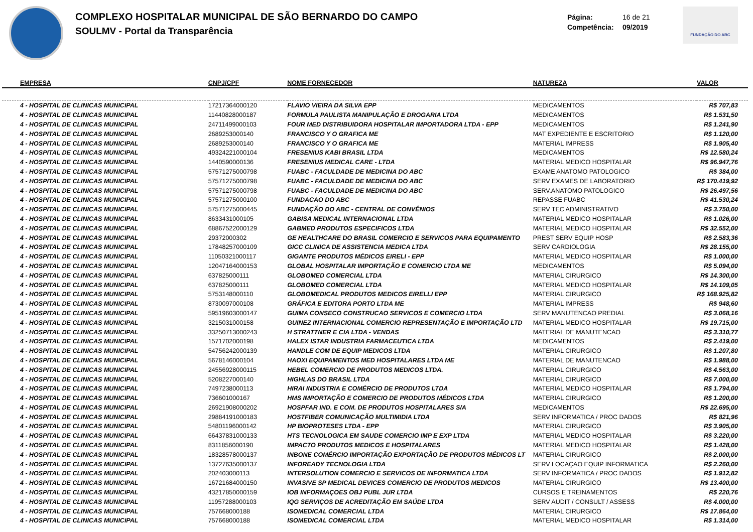COMPLEXO HOSPITALAR MUNICIPAL DE SÃO BERNARDO DO CAMPO
SOULMV - Portal da Transparência
Página: 16 de 21
Competência: 09/2019
FUNDAÇÃO DO ABC
| EMPRESA | CNPJ/CPF | NOME FORNECEDOR | NATUREZA | VALOR |
| --- | --- | --- | --- | --- |
| 4 - HOSPITAL DE CLINICAS MUNICIPAL | 17217364000120 | FLAVIO VIEIRA DA SILVA EPP | MEDICAMENTOS | R$ 707,83 |
| 4 - HOSPITAL DE CLINICAS MUNICIPAL | 11440828000187 | FORMULA PAULISTA MANIPULAÇÃO E DROGARIA LTDA | MEDICAMENTOS | R$ 1.531,50 |
| 4 - HOSPITAL DE CLINICAS MUNICIPAL | 24711499000103 | FOUR MED DISTRIBUIDORA HOSPITALAR IMPORTADORA LTDA - EPP | MEDICAMENTOS | R$ 1.241,90 |
| 4 - HOSPITAL DE CLINICAS MUNICIPAL | 2689253000140 | FRANCISCO Y O GRAFICA ME | MAT EXPEDIENTE E ESCRITORIO | R$ 1.120,00 |
| 4 - HOSPITAL DE CLINICAS MUNICIPAL | 2689253000140 | FRANCISCO Y O GRAFICA ME | MATERIAL IMPRESS | R$ 1.905,40 |
| 4 - HOSPITAL DE CLINICAS MUNICIPAL | 49324221000104 | FRESENIUS KABI BRASIL LTDA | MEDICAMENTOS | R$ 12.580,24 |
| 4 - HOSPITAL DE CLINICAS MUNICIPAL | 1440590000136 | FRESENIUS MEDICAL CARE - LTDA | MATERIAL MEDICO HOSPITALAR | R$ 96.947,76 |
| 4 - HOSPITAL DE CLINICAS MUNICIPAL | 57571275000798 | FUABC - FACULDADE DE MEDICINA DO ABC | EXAME ANATOMO PATOLOGICO | R$ 384,00 |
| 4 - HOSPITAL DE CLINICAS MUNICIPAL | 57571275000798 | FUABC - FACULDADE DE MEDICINA DO ABC | SERV EXAMES DE LABORATORIO | R$ 170.419,92 |
| 4 - HOSPITAL DE CLINICAS MUNICIPAL | 57571275000798 | FUABC - FACULDADE DE MEDICINA DO ABC | SERV.ANATOMO PATOLOGICO | R$ 26.497,56 |
| 4 - HOSPITAL DE CLINICAS MUNICIPAL | 57571275000100 | FUNDACAO DO ABC | REPASSE FUABC | R$ 41.530,24 |
| 4 - HOSPITAL DE CLINICAS MUNICIPAL | 57571275000445 | FUNDAÇÃO DO ABC - CENTRAL DE CONVÊNIOS | SERV TEC ADMINISTRATIVO | R$ 3.750,00 |
| 4 - HOSPITAL DE CLINICAS MUNICIPAL | 8633431000105 | GABISA MEDICAL INTERNACIONAL LTDA | MATERIAL MEDICO HOSPITALAR | R$ 1.026,00 |
| 4 - HOSPITAL DE CLINICAS MUNICIPAL | 68867522000129 | GABMED PRODUTOS ESPECIFICOS LTDA | MATERIAL MEDICO HOSPITALAR | R$ 32.552,00 |
| 4 - HOSPITAL DE CLINICAS MUNICIPAL | 29372000302 | GE HEALTHCARE DO BRASIL COMERCIO E SERVICOS PARA EQUIPAMENTO | PREST SERV EQUIP HOSP | R$ 2.583,36 |
| 4 - HOSPITAL DE CLINICAS MUNICIPAL | 17848257000109 | GICC CLINICA DE ASSISTENCIA MEDICA LTDA | SERV CARDIOLOGIA | R$ 28.155,00 |
| 4 - HOSPITAL DE CLINICAS MUNICIPAL | 11050321000117 | GIGANTE PRODUTOS MÉDICOS EIRELI - EPP | MATERIAL MEDICO HOSPITALAR | R$ 1.000,00 |
| 4 - HOSPITAL DE CLINICAS MUNICIPAL | 12047164000153 | GLOBAL HOSPITALAR IMPORTAÇÃO E COMERCIO LTDA ME | MEDICAMENTOS | R$ 5.094,00 |
| 4 - HOSPITAL DE CLINICAS MUNICIPAL | 637825000111 | GLOBOMED COMERCIAL LTDA | MATERIAL CIRURGICO | R$ 14.300,00 |
| 4 - HOSPITAL DE CLINICAS MUNICIPAL | 637825000111 | GLOBOMED COMERCIAL LTDA | MATERIAL MEDICO HOSPITALAR | R$ 14.109,05 |
| 4 - HOSPITAL DE CLINICAS MUNICIPAL | 5753148000110 | GLOBOMEDICAL PRODUTOS MEDICOS EIRELLI EPP | MATERIAL CIRURGICO | R$ 168.925,82 |
| 4 - HOSPITAL DE CLINICAS MUNICIPAL | 8730097000108 | GRÁFICA E EDITORA PORTO LTDA ME | MATERIAL IMPRESS | R$ 948,60 |
| 4 - HOSPITAL DE CLINICAS MUNICIPAL | 59519603000147 | GUIMA CONSECO CONSTRUCAO SERVICOS E COMERCIO LTDA | SERV MANUTENCAO PREDIAL | R$ 3.068,16 |
| 4 - HOSPITAL DE CLINICAS MUNICIPAL | 3215031000158 | GUINEZ INTERNACIONAL COMERCIO REPRESENTAÇÃO E IMPORTAÇÃO LTD | MATERIAL MEDICO HOSPITALAR | R$ 19.715,00 |
| 4 - HOSPITAL DE CLINICAS MUNICIPAL | 33250713000243 | H STRATTNER E CIA LTDA - VENDAS | MATERIAL DE MANUTENCAO | R$ 3.310,77 |
| 4 - HOSPITAL DE CLINICAS MUNICIPAL | 1571702000198 | HALEX ISTAR INDUSTRIA FARMACEUTICA LTDA | MEDICAMENTOS | R$ 2.419,00 |
| 4 - HOSPITAL DE CLINICAS MUNICIPAL | 54756242000139 | HANDLE COM DE EQUIP MEDICOS LTDA | MATERIAL CIRURGICO | R$ 1.207,80 |
| 4 - HOSPITAL DE CLINICAS MUNICIPAL | 5678146000104 | HAOXI EQUIPAMENTOS MED HOSPITALARES LTDA ME | MATERIAL DE MANUTENCAO | R$ 1.988,00 |
| 4 - HOSPITAL DE CLINICAS MUNICIPAL | 24556928000115 | HEBEL COMERCIO DE PRODUTOS MEDICOS LTDA. | MATERIAL CIRURGICO | R$ 4.563,00 |
| 4 - HOSPITAL DE CLINICAS MUNICIPAL | 5208227000140 | HIGHLAS DO BRASIL LTDA | MATERIAL CIRURGICO | R$ 7.000,00 |
| 4 - HOSPITAL DE CLINICAS MUNICIPAL | 7497238000113 | HIRAI INDUSTRIA E COMÉRCIO DE PRODUTOS LTDA | MATERIAL MEDICO HOSPITALAR | R$ 1.794,00 |
| 4 - HOSPITAL DE CLINICAS MUNICIPAL | 736601000167 | HMS IMPORTAÇÃO E COMERCIO DE PRODUTOS MÉDICOS LTDA | MATERIAL CIRURGICO | R$ 1.200,00 |
| 4 - HOSPITAL DE CLINICAS MUNICIPAL | 26921908000202 | HOSPFAR IND. E COM. DE PRODUTOS HOSPITALARES S/A | MEDICAMENTOS | R$ 22.695,00 |
| 4 - HOSPITAL DE CLINICAS MUNICIPAL | 29884191000183 | HOSTFIBER COMUNICAÇÃO MULTIMIDIA LTDA | SERV INFORMATICA / PROC DADOS | R$ 821,96 |
| 4 - HOSPITAL DE CLINICAS MUNICIPAL | 54801196000142 | HP BIOPROTESES LTDA - EPP | MATERIAL CIRURGICO | R$ 3.905,00 |
| 4 - HOSPITAL DE CLINICAS MUNICIPAL | 66437831000133 | HTS TECNOLOGICA EM SAUDE COMERCIO IMP E EXP LTDA | MATERIAL MEDICO HOSPITALAR | R$ 3.220,00 |
| 4 - HOSPITAL DE CLINICAS MUNICIPAL | 8311856000190 | IMPACTO PRODUTOS MEDICOS E HOSPITALARES | MATERIAL MEDICO HOSPITALAR | R$ 1.428,00 |
| 4 - HOSPITAL DE CLINICAS MUNICIPAL | 18328578000137 | INBONE COMÉRCIO IMPORTAÇÃO EXPORTAÇÃO DE PRODUTOS MÉDICOS LT | MATERIAL CIRURGICO | R$ 2.000,00 |
| 4 - HOSPITAL DE CLINICAS MUNICIPAL | 13727635000137 | INFOREADY TECNOLOGIA LTDA | SERV LOCAÇAO EQUIP INFORMATICA | R$ 2.260,00 |
| 4 - HOSPITAL DE CLINICAS MUNICIPAL | 202403000113 | INTERSOLUTION COMERCIO E SERVICOS DE INFORMATICA LTDA | SERV INFORMATICA / PROC DADOS | R$ 1.912,82 |
| 4 - HOSPITAL DE CLINICAS MUNICIPAL | 16721684000150 | INVASIVE SP MEDICAL DEVICES COMERCIO DE PRODUTOS MEDICOS | MATERIAL CIRURGICO | R$ 13.400,00 |
| 4 - HOSPITAL DE CLINICAS MUNICIPAL | 43217850000159 | IOB INFORMAÇOES OBJ PUBL JUR LTDA | CURSOS E TREINAMENTOS | R$ 220,76 |
| 4 - HOSPITAL DE CLINICAS MUNICIPAL | 11957288000103 | IQG SERVIÇOS DE ACREDITAÇÃO EM SAÚDE LTDA | SERV AUDIT / CONSULT / ASSESS | R$ 4.000,00 |
| 4 - HOSPITAL DE CLINICAS MUNICIPAL | 757668000188 | ISOMEDICAL COMERCIAL LTDA | MATERIAL CIRURGICO | R$ 17.864,00 |
| 4 - HOSPITAL DE CLINICAS MUNICIPAL | 757668000188 | ISOMEDICAL COMERCIAL LTDA | MATERIAL MEDICO HOSPITALAR | R$ 1.314,00 |